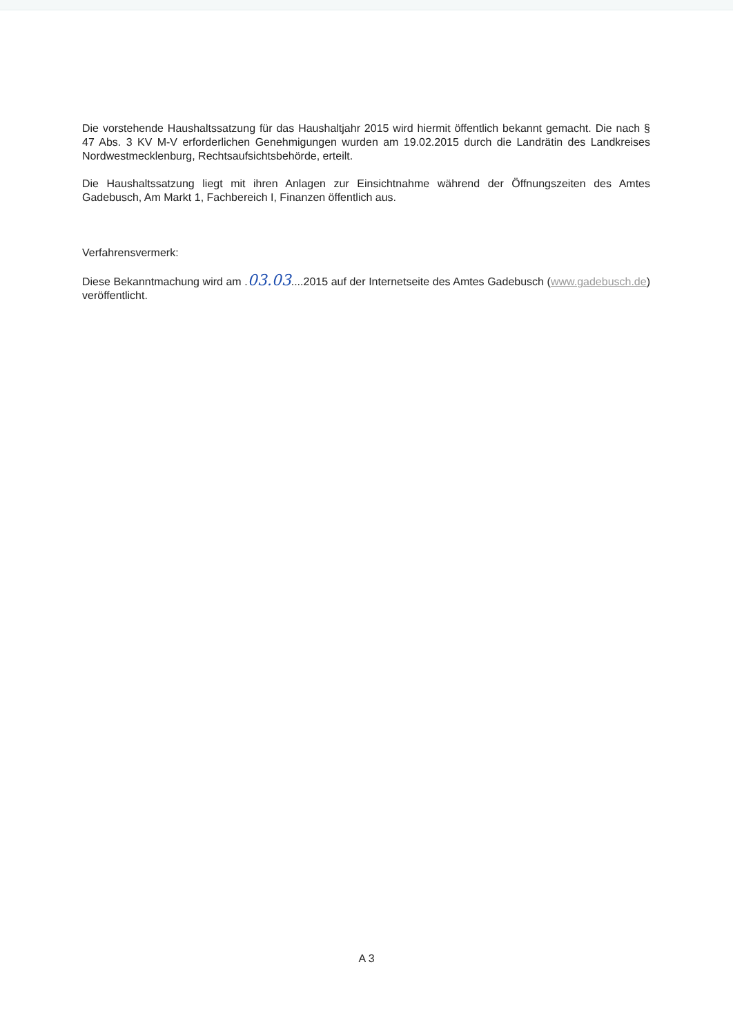Die vorstehende Haushaltssatzung für das Haushaltjahr 2015 wird hiermit öffentlich bekannt gemacht. Die nach § 47 Abs. 3 KV M-V erforderlichen Genehmigungen wurden am 19.02.2015 durch die Landrätin des Landkreises Nordwestmecklenburg, Rechtsaufsichtsbehörde, erteilt.
Die Haushaltssatzung liegt mit ihren Anlagen zur Einsichtnahme während der Öffnungszeiten des Amtes Gadebusch, Am Markt 1, Fachbereich I, Finanzen öffentlich aus.
Verfahrensvermerk:
Diese Bekanntmachung wird am .03.03....2015 auf der Internetseite des Amtes Gadebusch (www.gadebusch.de) veröffentlicht.
A 3